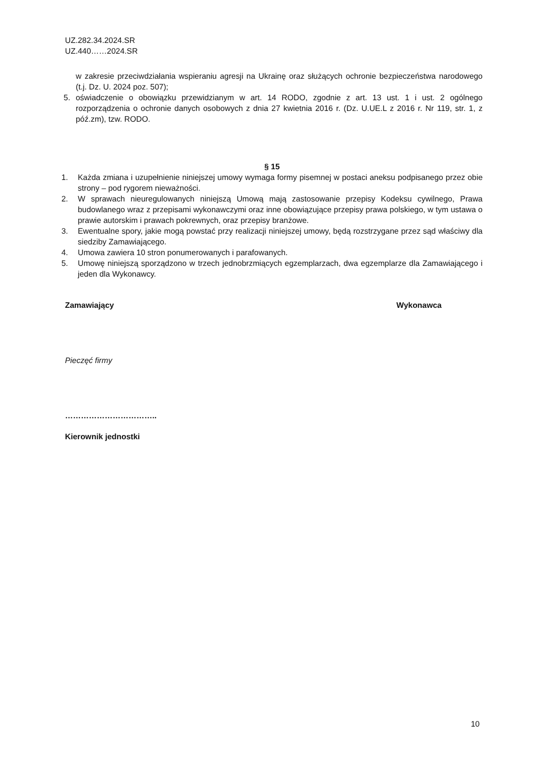UZ.282.34.2024.SR
UZ.440……2024.SR
w zakresie przeciwdziałania wspieraniu agresji na Ukrainę oraz służących ochronie bezpieczeństwa narodowego (t.j. Dz. U. 2024 poz. 507);
5. oświadczenie o obowiązku przewidzianym w art. 14 RODO, zgodnie z art. 13 ust. 1 i ust. 2 ogólnego rozporządzenia o ochronie danych osobowych z dnia 27 kwietnia 2016 r. (Dz. U.UE.L z 2016 r. Nr 119, str. 1, z póź.zm), tzw. RODO.
§ 15
1. Każda zmiana i uzupełnienie niniejszej umowy wymaga formy pisemnej w postaci aneksu podpisanego przez obie strony – pod rygorem nieważności.
2. W sprawach nieuregulowanych niniejszą Umową mają zastosowanie przepisy Kodeksu cywilnego, Prawa budowlanego wraz z przepisami wykonawczymi oraz inne obowiązujące przepisy prawa polskiego, w tym ustawa o prawie autorskim i prawach pokrewnych, oraz przepisy branżowe.
3. Ewentualne spory, jakie mogą powstać przy realizacji niniejszej umowy, będą rozstrzygane przez sąd właściwy dla siedziby Zamawiającego.
4. Umowa zawiera 10 stron ponumerowanych i parafowanych.
5. Umowę niniejszą sporządzono w trzech jednobrzmiących egzemplarzach, dwa egzemplarze dla Zamawiającego i jeden dla Wykonawcy.
Zamawiający Wykonawca
Pieczęć firmy
……………………………..
Kierownik jednostki
10